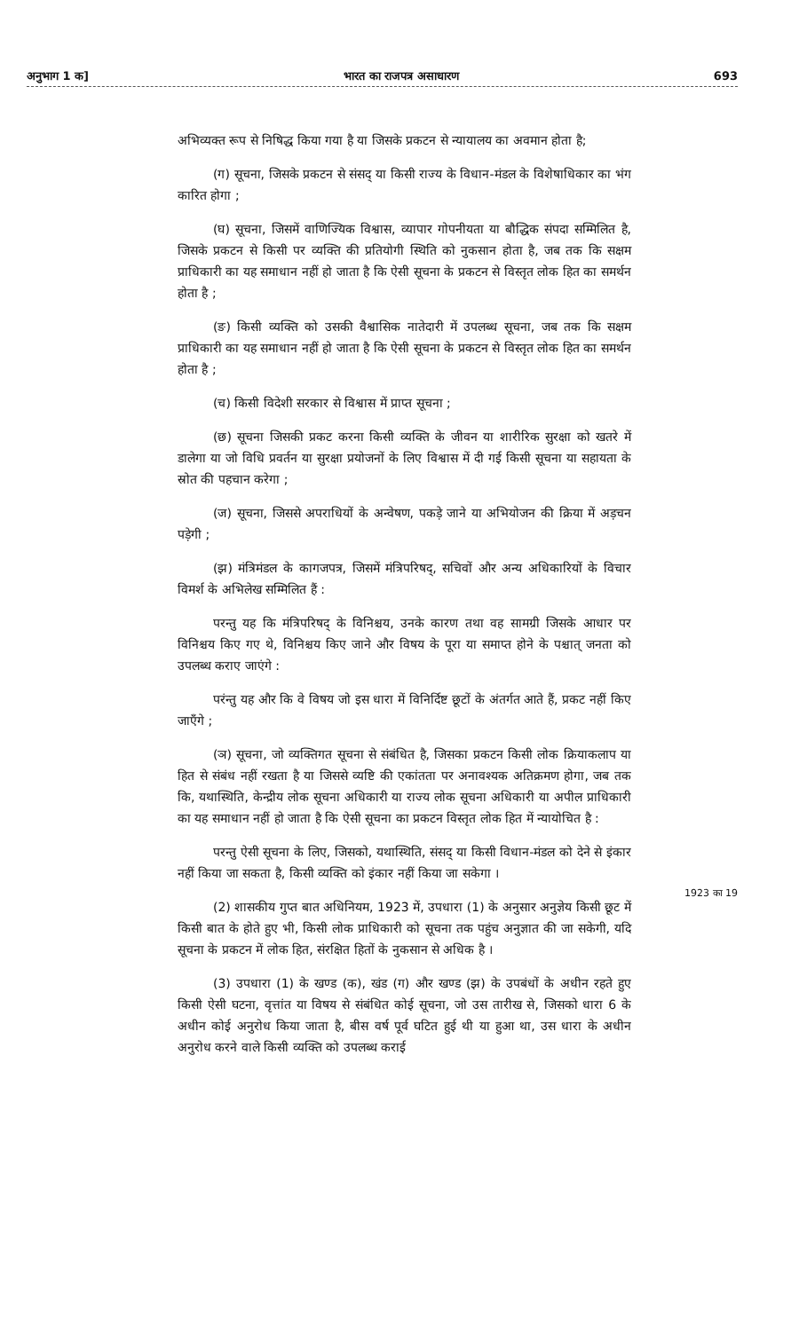अनुभाग 1 क] भारत का राजपत्र असाधारण 693
अभिव्यक्त रूप से निषिद्ध किया गया है या जिसके प्रकटन से न्यायालय का अवमान होता है;
(ग) सूचना, जिसके प्रकटन से संसद् या किसी राज्य के विधान-मंडल के विशेषाधिकार का भंग कारित होगा ;
(घ) सूचना, जिसमें वाणिज्यिक विश्वास, व्यापार गोपनीयता या बौद्धिक संपदा सम्मिलित है, जिसके प्रकटन से किसी पर व्यक्ति की प्रतियोगी स्थिति को नुकसान होता है, जब तक कि सक्षम प्राधिकारी का यह समाधान नहीं हो जाता है कि ऐसी सूचना के प्रकटन से विस्तृत लोक हित का समर्थन होता है ;
(ङ) किसी व्यक्ति को उसकी वैश्वासिक नातेदारी में उपलब्ध सूचना, जब तक कि सक्षम प्राधिकारी का यह समाधान नहीं हो जाता है कि ऐसी सूचना के प्रकटन से विस्तृत लोक हित का समर्थन होता है ;
(च) किसी विदेशी सरकार से विश्वास में प्राप्त सूचना ;
(छ) सूचना जिसकी प्रकट करना किसी व्यक्ति के जीवन या शारीरिक सुरक्षा को खतरे में डालेगा या जो विधि प्रवर्तन या सुरक्षा प्रयोजनों के लिए विश्वास में दी गई किसी सूचना या सहायता के स्रोत की पहचान करेगा ;
(ज) सूचना, जिससे अपराधियों के अन्वेषण, पकड़े जाने या अभियोजन की क्रिया में अड़चन पड़ेगी ;
(झ) मंत्रिमंडल के कागजपत्र, जिसमें मंत्रिपरिषद्, सचिवों और अन्य अधिकारियों के विचार विमर्श के अभिलेख सम्मिलित हैं :
परन्तु यह कि मंत्रिपरिषद् के विनिश्चय, उनके कारण तथा वह सामग्री जिसके आधार पर विनिश्चय किए गए थे, विनिश्चय किए जाने और विषय के पूरा या समाप्त होने के पश्चात् जनता को उपलब्ध कराए जाएंगे :
परंन्तु यह और कि वे विषय जो इस धारा में विनिर्दिष्ट छूटों के अंतर्गत आते हैं, प्रकट नहीं किए जाएँगे ;
(ञ) सूचना, जो व्यक्तिगत सूचना से संबंधित है, जिसका प्रकटन किसी लोक क्रियाकलाप या हित से संबंध नहीं रखता है या जिससे व्यष्टि की एकांतता पर अनावश्यक अतिक्रमण होगा, जब तक कि, यथास्थिति, केन्द्रीय लोक सूचना अधिकारी या राज्य लोक सूचना अधिकारी या अपील प्राधिकारी का यह समाधान नहीं हो जाता है कि ऐसी सूचना का प्रकटन विस्तृत लोक हित में न्यायोचित है :
परन्तु ऐसी सूचना के लिए, जिसको, यथास्थिति, संसद् या किसी विधान-मंडल को देने से इंकार नहीं किया जा सकता है, किसी व्यक्ति को इंकार नहीं किया जा सकेगा ।
(2) शासकीय गुप्त बात अधिनियम, 1923 में, उपधारा (1) के अनुसार अनुज्ञेय किसी छूट में किसी बात के होते हुए भी, किसी लोक प्राधिकारी को सूचना तक पहुंच अनुज्ञात की जा सकेगी, यदि सूचना के प्रकटन में लोक हित, संरक्षित हितों के नुकसान से अधिक है ।
(3) उपधारा (1) के खण्ड (क), खंड (ग) और खण्ड (झ) के उपबंधों के अधीन रहते हुए किसी ऐसी घटना, वृत्तांत या विषय से संबंधित कोई सूचना, जो उस तारीख से, जिसको धारा 6 के अधीन कोई अनुरोध किया जाता है, बीस वर्ष पूर्व घटित हुई थी या हुआ था, उस धारा के अधीन अनुरोध करने वाले किसी व्यक्ति को उपलब्ध कराई
1923 का 19